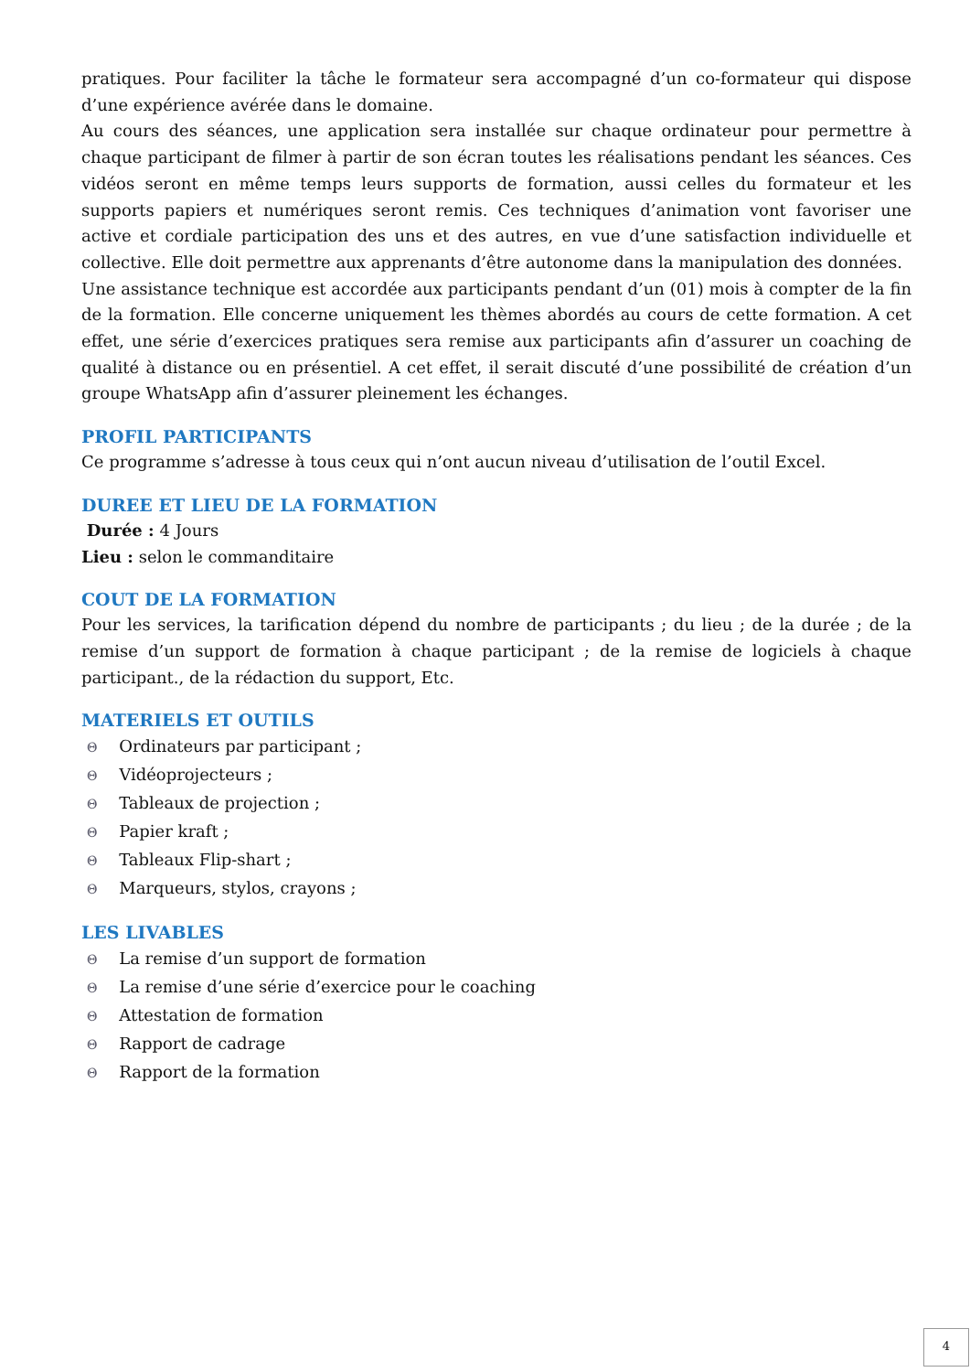pratiques. Pour faciliter la tâche le formateur sera accompagné d’un co-formateur qui dispose d’une expérience avérée dans le domaine.
Au cours des séances, une application sera installée sur chaque ordinateur pour permettre à chaque participant de filmer à partir de son écran toutes les réalisations pendant les séances. Ces vidéos seront en même temps leurs supports de formation, aussi celles du formateur et les supports papiers et numériques seront remis. Ces techniques d’animation vont favoriser une active et cordiale participation des uns et des autres, en vue d’une satisfaction individuelle et collective. Elle doit permettre aux apprenants d’être autonome dans la manipulation des données.
Une assistance technique est accordée aux participants pendant d’un (01) mois à compter de la fin de la formation. Elle concerne uniquement les thèmes abordés au cours de cette formation. A cet effet, une série d’exercices pratiques sera remise aux participants afin d’assurer un coaching de qualité à distance ou en présentiel. A cet effet, il serait discuté d’une possibilité de création d’un groupe WhatsApp afin d’assurer pleinement les échanges.
PROFIL PARTICIPANTS
Ce programme s’adresse à tous ceux qui n’ont aucun niveau d’utilisation de l’outil Excel.
DUREE ET LIEU DE LA FORMATION
Durée : 4 Jours
Lieu : selon le commanditaire
COUT DE LA FORMATION
Pour les services, la tarification dépend du nombre de participants ; du lieu ; de la durée ; de la remise d’un support de formation à chaque participant ; de la remise de logiciels à chaque participant., de la rédaction du support, Etc.
MATERIELS ET OUTILS
Θ Ordinateurs par participant ;
Θ Vidéoprojecteurs ;
Θ Tableaux de projection ;
Θ Papier kraft ;
Θ Tableaux Flip-shart ;
Θ Marqueurs, stylos, crayons ;
LES LIVABLES
Θ La remise d’un support de formation
Θ La remise d’une série d’exercice pour le coaching
Θ Attestation de formation
Θ Rapport de cadrage
Θ Rapport de la formation
4